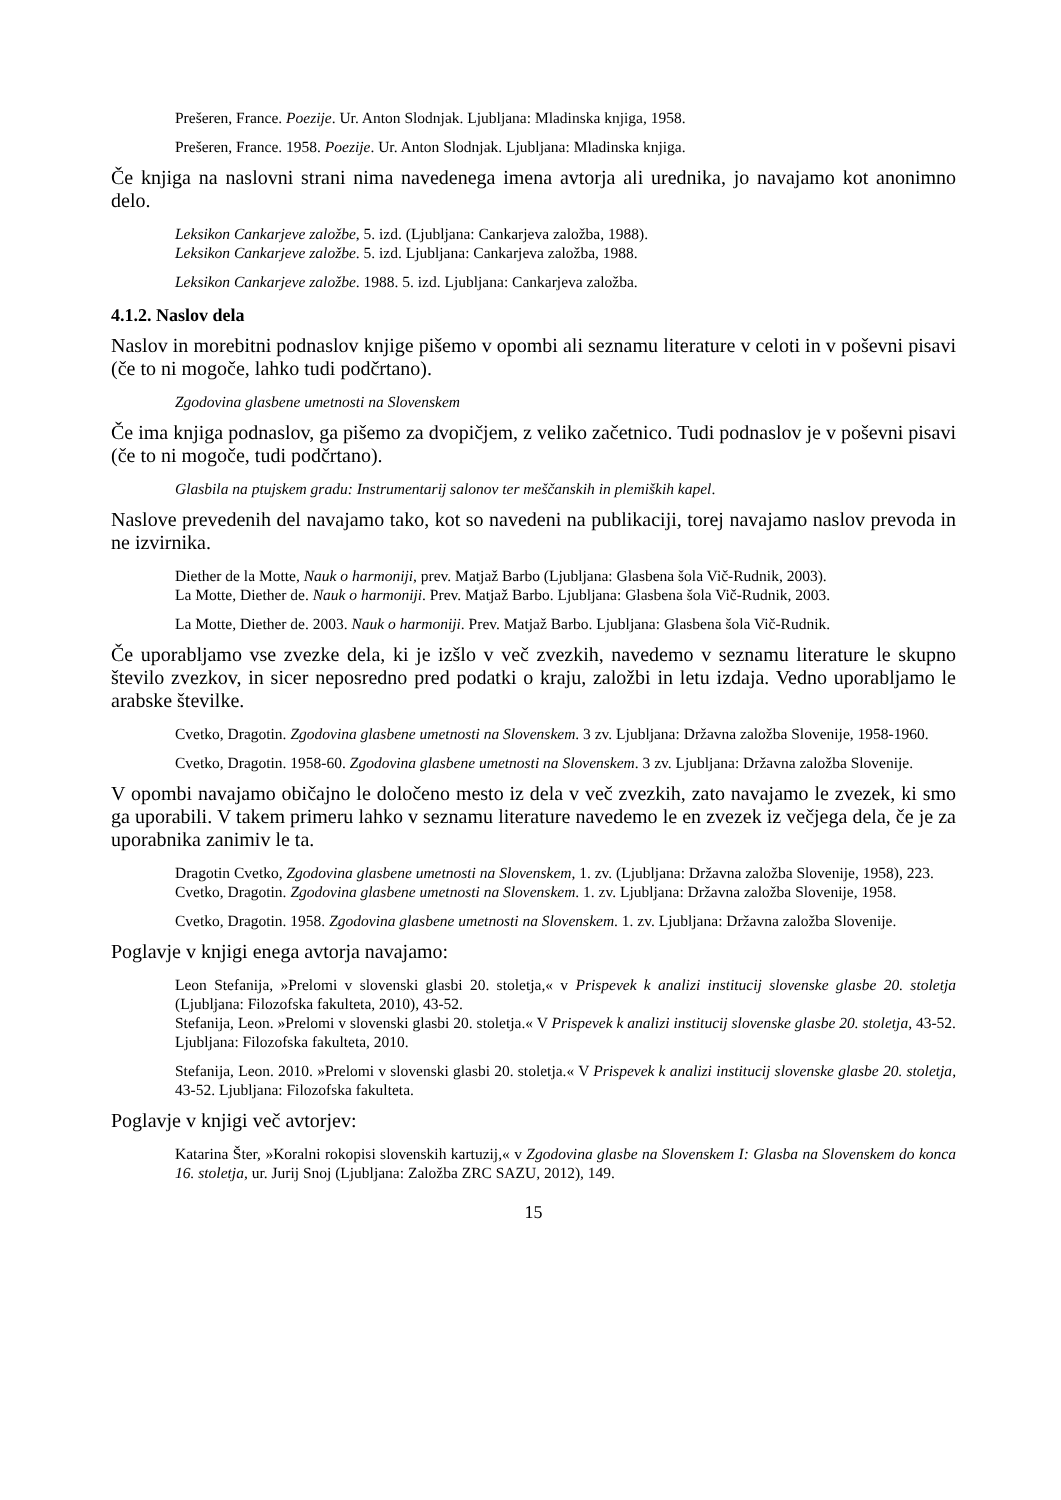Prešeren, France. Poezije. Ur. Anton Slodnjak. Ljubljana: Mladinska knjiga, 1958.
Prešeren, France. 1958. Poezije. Ur. Anton Slodnjak. Ljubljana: Mladinska knjiga.
Če knjiga na naslovni strani nima navedenega imena avtorja ali urednika, jo navajamo kot anonimno delo.
Leksikon Cankarjeve založbe, 5. izd. (Ljubljana: Cankarjeva založba, 1988).
Leksikon Cankarjeve založbe. 5. izd. Ljubljana: Cankarjeva založba, 1988.
Leksikon Cankarjeve založbe. 1988. 5. izd. Ljubljana: Cankarjeva založba.
4.1.2. Naslov dela
Naslov in morebitni podnaslov knjige pišemo v opombi ali seznamu literature v celoti in v poševni pisavi (če to ni mogoče, lahko tudi podčrtano).
Zgodovina glasbene umetnosti na Slovenskem
Če ima knjiga podnaslov, ga pišemo za dvopičjem, z veliko začetnico. Tudi podnaslov je v poševni pisavi (če to ni mogoče, tudi podčrtano).
Glasbila na ptujskem gradu: Instrumentarij salonov ter meščanskih in plemiških kapel.
Naslove prevedenih del navajamo tako, kot so navedeni na publikaciji, torej navajamo naslov prevoda in ne izvirnika.
Diether de la Motte, Nauk o harmoniji, prev. Matjaž Barbo (Ljubljana: Glasbena šola Vič-Rudnik, 2003).
La Motte, Diether de. Nauk o harmoniji. Prev. Matjaž Barbo. Ljubljana: Glasbena šola Vič-Rudnik, 2003.
La Motte, Diether de. 2003. Nauk o harmoniji. Prev. Matjaž Barbo. Ljubljana: Glasbena šola Vič-Rudnik.
Če uporabljamo vse zvezke dela, ki je izšlo v več zvezkih, navedemo v seznamu literature le skupno število zvezkov, in sicer neposredno pred podatki o kraju, založbi in letu izdaja. Vedno uporabljamo le arabske številke.
Cvetko, Dragotin. Zgodovina glasbene umetnosti na Slovenskem. 3 zv. Ljubljana: Državna založba Slovenije, 1958-1960.
Cvetko, Dragotin. 1958-60. Zgodovina glasbene umetnosti na Slovenskem. 3 zv. Ljubljana: Državna založba Slovenije.
V opombi navajamo običajno le določeno mesto iz dela v več zvezkih, zato navajamo le zvezek, ki smo ga uporabili. V takem primeru lahko v seznamu literature navedemo le en zvezek iz večjega dela, če je za uporabnika zanimiv le ta.
Dragotin Cvetko, Zgodovina glasbene umetnosti na Slovenskem, 1. zv. (Ljubljana: Državna založba Slovenije, 1958), 223.
Cvetko, Dragotin. Zgodovina glasbene umetnosti na Slovenskem. 1. zv. Ljubljana: Državna založba Slovenije, 1958.
Cvetko, Dragotin. 1958. Zgodovina glasbene umetnosti na Slovenskem. 1. zv. Ljubljana: Državna založba Slovenije.
Poglavje v knjigi enega avtorja navajamo:
Leon Stefanija, »Prelomi v slovenski glasbi 20. stoletja,« v Prispevek k analizi institucij slovenske glasbe 20. stoletja (Ljubljana: Filozofska fakulteta, 2010), 43-52.
Stefanija, Leon. »Prelomi v slovenski glasbi 20. stoletja.« V Prispevek k analizi institucij slovenske glasbe 20. stoletja, 43-52. Ljubljana: Filozofska fakulteta, 2010.
Stefanija, Leon. 2010. »Prelomi v slovenski glasbi 20. stoletja.« V Prispevek k analizi institucij slovenske glasbe 20. stoletja, 43-52. Ljubljana: Filozofska fakulteta.
Poglavje v knjigi več avtorjev:
Katarina Šter, »Koralni rokopisi slovenskih kartuzij,« v Zgodovina glasbe na Slovenskem I: Glasba na Slovenskem do konca 16. stoletja, ur. Jurij Snoj (Ljubljana: Založba ZRC SAZU, 2012), 149.
15